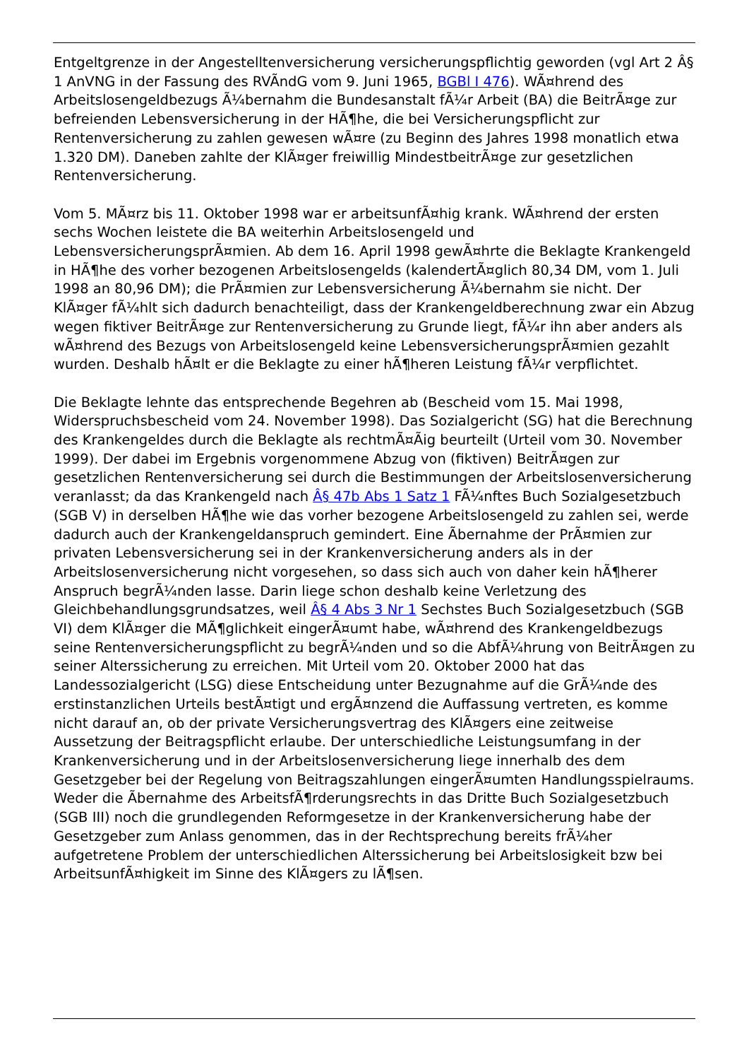Entgeltgrenze in der Angestelltenversicherung versicherungspflichtig geworden (vgl Art 2 Â§ 1 AnVNG in der Fassung des RVÃndG vom 9. Juni 1965, BGBl I 476). WÃ¤hrend des Arbeitslosengeldbezugs Ã¼bernahm die Bundesanstalt fÃ¼r Arbeit (BA) die BeitrÃ¤ge zur befreienden Lebensversicherung in der HÃ¶he, die bei Versicherungspflicht zur Rentenversicherung zu zahlen gewesen wÃ¤re (zu Beginn des Jahres 1998 monatlich etwa 1.320 DM). Daneben zahlte der KlÃ¤ger freiwillig MindestbeitrÃ¤ge zur gesetzlichen Rentenversicherung.
Vom 5. MÃ¤rz bis 11. Oktober 1998 war er arbeitsunfÃ¤hig krank. WÃ¤hrend der ersten sechs Wochen leistete die BA weiterhin Arbeitslosengeld und LebensversicherungsprÃ¤mien. Ab dem 16. April 1998 gewÃ¤hrte die Beklagte Krankengeld in HÃ¶he des vorher bezogenen Arbeitslosengelds (kalendertÃ¤glich 80,34 DM, vom 1. Juli 1998 an 80,96 DM); die PrÃ¤mien zur Lebensversicherung Ã¼bernahm sie nicht. Der KlÃ¤ger fÃ¼hlt sich dadurch benachteiligt, dass der Krankengeldberechnung zwar ein Abzug wegen fiktiver BeitrÃ¤ge zur Rentenversicherung zu Grunde liegt, fÃ¼r ihn aber anders als wÃ¤hrend des Bezugs von Arbeitslosengeld keine LebensversicherungsprÃ¤mien gezahlt wurden. Deshalb hÃ¤lt er die Beklagte zu einer hÃ¶heren Leistung fÃ¼r verpflichtet.
Die Beklagte lehnte das entsprechende Begehren ab (Bescheid vom 15. Mai 1998, Widerspruchsbescheid vom 24. November 1998). Das Sozialgericht (SG) hat die Berechnung des Krankengeldes durch die Beklagte als rechtmÃ¤Ãig beurteilt (Urteil vom 30. November 1999). Der dabei im Ergebnis vorgenommene Abzug von (fiktiven) BeitrÃ¤gen zur gesetzlichen Rentenversicherung sei durch die Bestimmungen der Arbeitslosenversicherung veranlasst; da das Krankengeld nach Â§ 47b Abs 1 Satz 1 FÃ¼nftes Buch Sozialgesetzbuch (SGB V) in derselben HÃ¶he wie das vorher bezogene Arbeitslosengeld zu zahlen sei, werde dadurch auch der Krankengeldanspruch gemindert. Eine Ãbernahme der PrÃ¤mien zur privaten Lebensversicherung sei in der Krankenversicherung anders als in der Arbeitslosenversicherung nicht vorgesehen, so dass sich auch von daher kein hÃ¶herer Anspruch begrÃ¼nden lasse. Darin liege schon deshalb keine Verletzung des Gleichbehandlungsgrundsatzes, weil Â§ 4 Abs 3 Nr 1 Sechstes Buch Sozialgesetzbuch (SGB VI) dem KlÃ¤ger die MÃ¶glichkeit eingerÃ¤umt habe, wÃ¤hrend des Krankengeldbezugs seine Rentenversicherungspflicht zu begrÃ¼nden und so die AbfÃ¼hrung von BeitrÃ¤gen zu seiner Alterssicherung zu erreichen. Mit Urteil vom 20. Oktober 2000 hat das Landessozialgericht (LSG) diese Entscheidung unter Bezugnahme auf die GrÃ¼nde des erstinstanzlichen Urteils bestÃ¤tigt und ergÃ¤nzend die Auffassung vertreten, es komme nicht darauf an, ob der private Versicherungsvertrag des KlÃ¤gers eine zeitweise Aussetzung der Beitragspflicht erlaube. Der unterschiedliche Leistungsumfang in der Krankenversicherung und in der Arbeitslosenversicherung liege innerhalb des dem Gesetzgeber bei der Regelung von Beitragszahlungen eingerÃ¤umten Handlungsspielraums. Weder die Ãbernahme des ArbeitsfÃ¶rderungsrechts in das Dritte Buch Sozialgesetzbuch (SGB III) noch die grundlegenden Reformgesetze in der Krankenversicherung habe der Gesetzgeber zum Anlass genommen, das in der Rechtsprechung bereits frÃ¼her aufgetretene Problem der unterschiedlichen Alterssicherung bei Arbeitslosigkeit bzw bei ArbeitsunfÃ¤higkeit im Sinne des KlÃ¤gers zu lÃ¶sen.